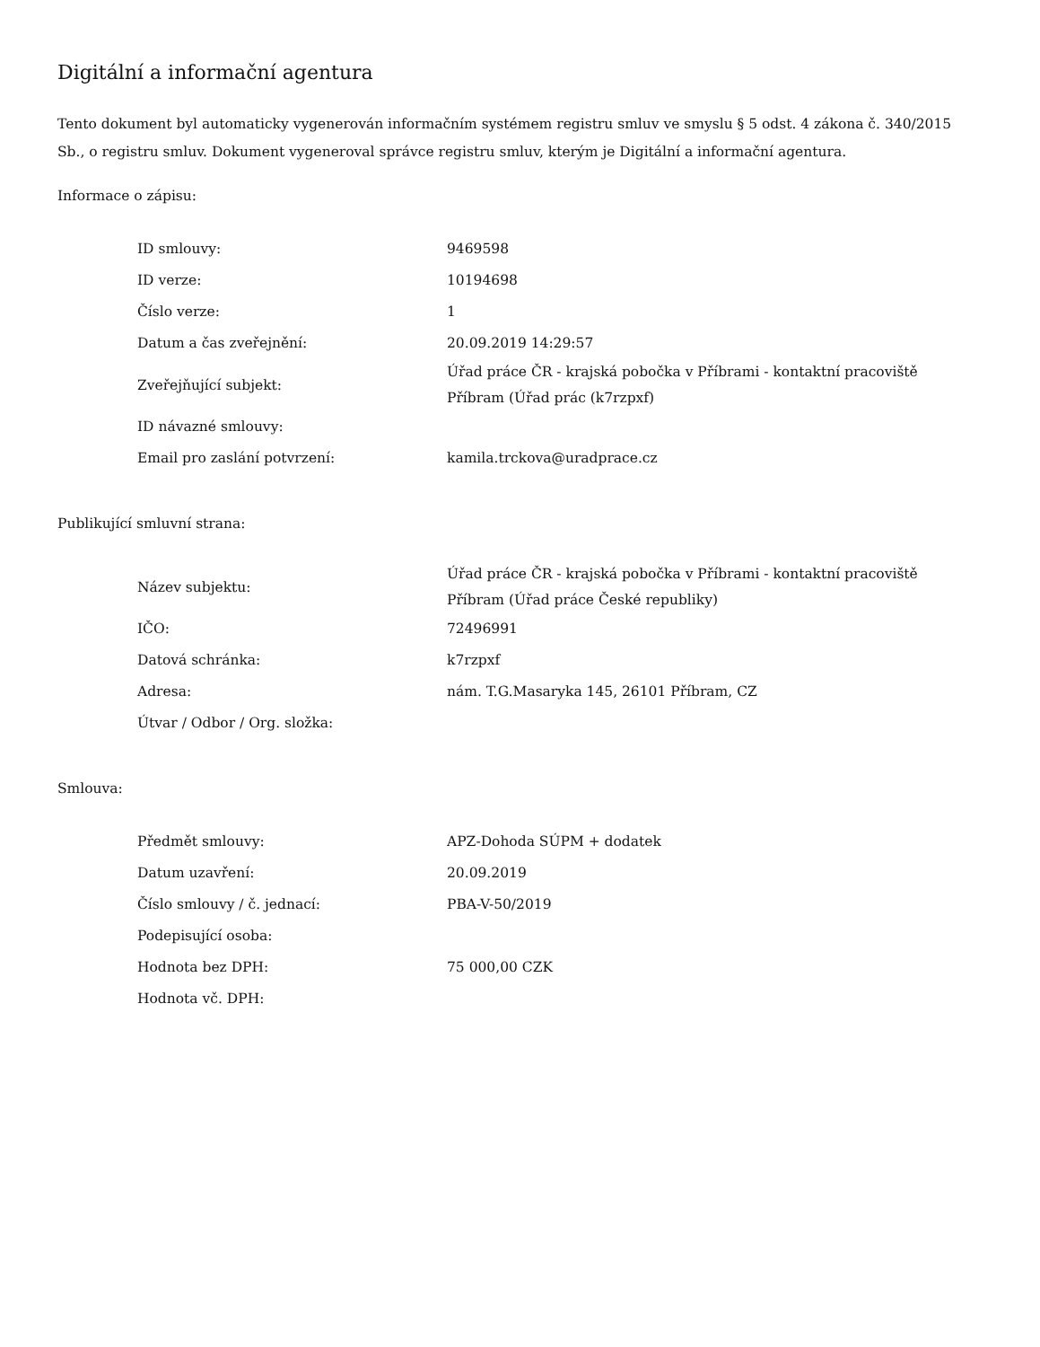Digitální a informační agentura
Tento dokument byl automaticky vygenerován informačním systémem registru smluv ve smyslu § 5 odst. 4 zákona č. 340/2015 Sb., o registru smluv. Dokument vygeneroval správce registru smluv, kterým je Digitální a informační agentura.
Informace o zápisu:
| ID smlouvy: | 9469598 |
| ID verze: | 10194698 |
| Číslo verze: | 1 |
| Datum a čas zveřejnění: | 20.09.2019 14:29:57 |
| Zveřejňující subjekt: | Úřad práce ČR - krajská pobočka v Příbrami - kontaktní pracoviště Příbram (Úřad prác (k7rzpxf) |
| ID návazné smlouvy: | |
| Email pro zaslání potvrzení: | kamila.trckova@uradprace.cz |
Publikující smluvní strana:
| Název subjektu: | Úřad práce ČR - krajská pobočka v Příbrami - kontaktní pracoviště Příbram (Úřad práce České republiky) |
| IČO: | 72496991 |
| Datová schránka: | k7rzpxf |
| Adresa: | nám. T.G.Masaryka 145, 26101 Příbram, CZ |
| Útvar / Odbor / Org. složka: | |
Smlouva:
| Předmět smlouvy: | APZ-Dohoda SÚPM + dodatek |
| Datum uzavření: | 20.09.2019 |
| Číslo smlouvy / č. jednací: | PBA-V-50/2019 |
| Podepisující osoba: | |
| Hodnota bez DPH: | 75 000,00 CZK |
| Hodnota vč. DPH: | |